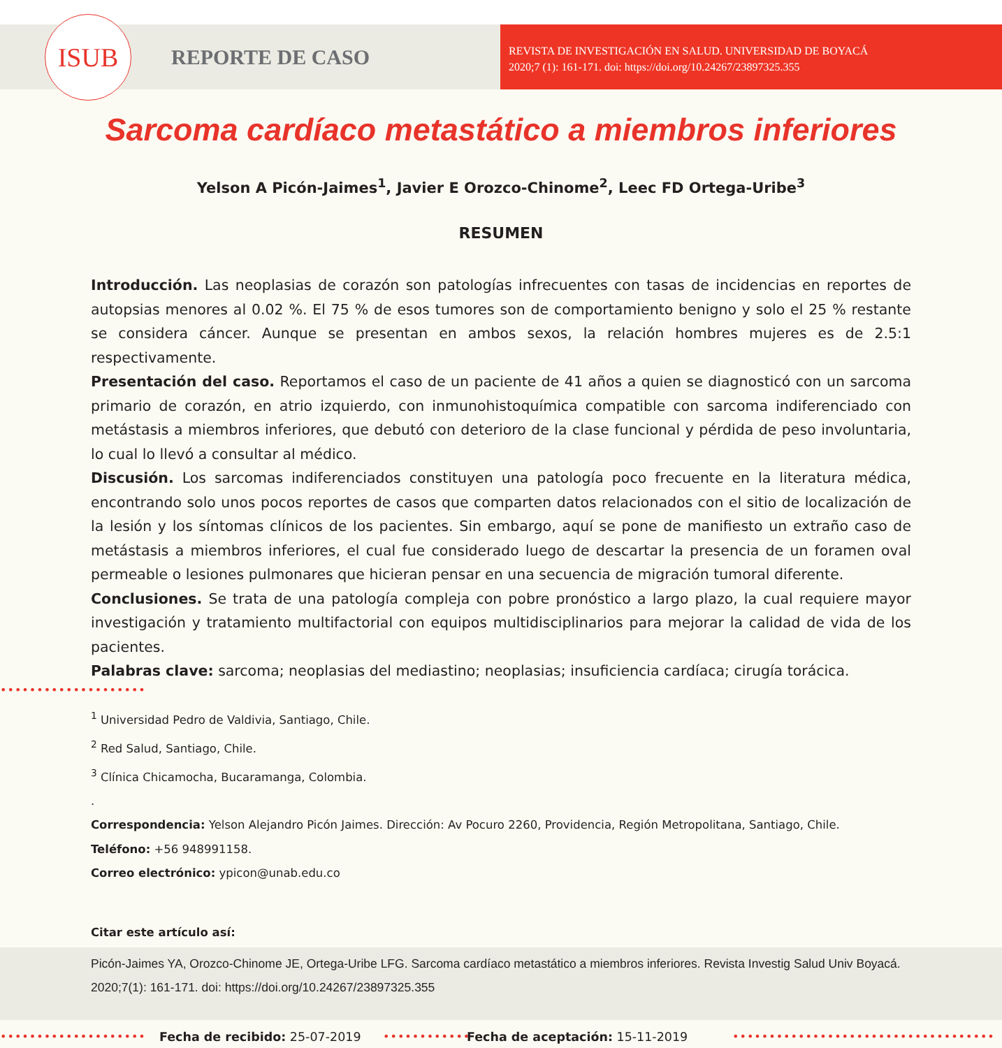ISUB
REPORTE DE CASO
REVISTA DE INVESTIGACIÓN EN SALUD. UNIVERSIDAD DE BOYACÁ
2020;7 (1): 161-171. doi: https://doi.org/10.24267/23897325.355
Sarcoma cardíaco metastático a miembros inferiores
Yelson A Picón-Jaimes<sup>1</sup>, Javier E Orozco-Chinome<sup>2</sup>, Leec FD Ortega-Uribe<sup>3</sup>
RESUMEN
Introducción. Las neoplasias de corazón son patologías infrecuentes con tasas de incidencias en reportes de autopsias menores al 0.02 %. El 75 % de esos tumores son de comportamiento benigno y solo el 25 % restante se considera cáncer. Aunque se presentan en ambos sexos, la relación hombres mujeres es de 2.5:1 respectivamente.
Presentación del caso. Reportamos el caso de un paciente de 41 años a quien se diagnosticó con un sarcoma primario de corazón, en atrio izquierdo, con inmunohistoquímica compatible con sarcoma indiferenciado con metástasis a miembros inferiores, que debutó con deterioro de la clase funcional y pérdida de peso involuntaria, lo cual lo llevó a consultar al médico.
Discusión. Los sarcomas indiferenciados constituyen una patología poco frecuente en la literatura médica, encontrando solo unos pocos reportes de casos que comparten datos relacionados con el sitio de localización de la lesión y los síntomas clínicos de los pacientes. Sin embargo, aquí se pone de manifiesto un extraño caso de metástasis a miembros inferiores, el cual fue considerado luego de descartar la presencia de un foramen oval permeable o lesiones pulmonares que hicieran pensar en una secuencia de migración tumoral diferente.
Conclusiones. Se trata de una patología compleja con pobre pronóstico a largo plazo, la cual requiere mayor investigación y tratamiento multifactorial con equipos multidisciplinarios para mejorar la calidad de vida de los pacientes.
Palabras clave: sarcoma; neoplasias del mediastino; neoplasias; insuficiencia cardíaca; cirugía torácica.
••••••••••••••••••••
<sup>1</sup> Universidad Pedro de Valdivia, Santiago, Chile.
<sup>2</sup> Red Salud, Santiago, Chile.
<sup>3</sup> Clínica Chicamocha, Bucaramanga, Colombia.
.
Correspondencia: Yelson Alejandro Picón Jaimes. Dirección: Av Pocuro 2260, Providencia, Región Metropolitana, Santiago, Chile.
Teléfono: +56 948991158.
Correo electrónico: ypicon@unab.edu.co
Citar este artículo así:
Picón-Jaimes YA, Orozco-Chinome JE, Ortega-Uribe LFG. Sarcoma cardíaco metastático a miembros inferiores. Revista Investig Salud Univ Boyacá. 2020;7(1): 161-171. doi: https://doi.org/10.24267/23897325.355
•••••••••••••••••••• Fecha de recibido: 25-07-2019 •••••••••••• Fecha de aceptación: 15-11-2019 ••••••••••••••••••••••••••••••••••••